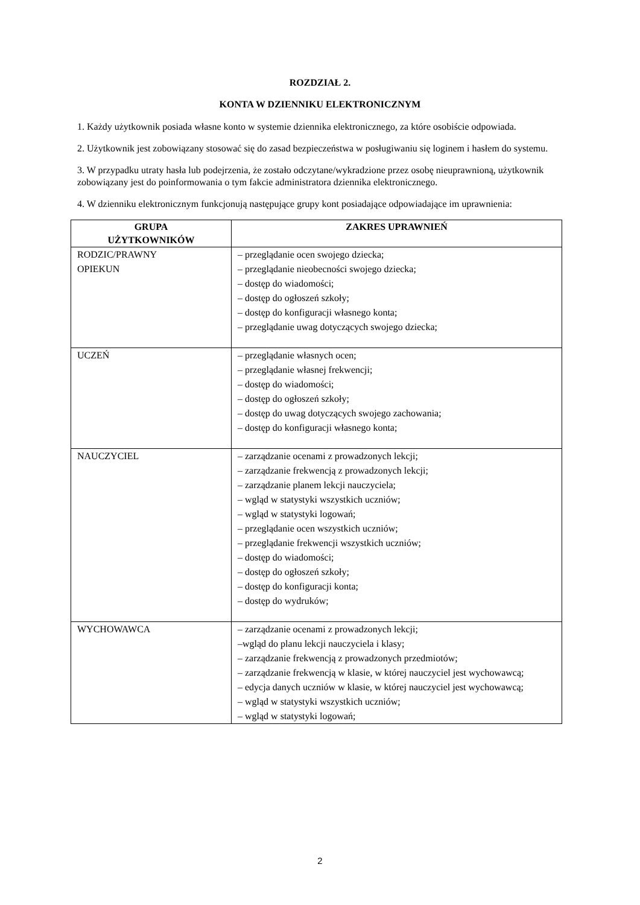ROZDZIAŁ 2.
KONTA W DZIENNIKU ELEKTRONICZNYM
1. Każdy użytkownik posiada własne konto w systemie dziennika elektronicznego, za które osobiście odpowiada.
2. Użytkownik jest zobowiązany stosować się do zasad bezpieczeństwa w posługiwaniu się loginem i hasłem do systemu.
3. W przypadku utraty hasła lub podejrzenia, że zostało odczytane/wykradzione przez osobę nieuprawnioną, użytkownik zobowiązany jest do poinformowania o tym fakcie administratora dziennika elektronicznego.
4. W dzienniku elektronicznym funkcjonują następujące grupy kont posiadające odpowiadające im uprawnienia:
| GRUPA UŻYTKOWNIKÓW | ZAKRES UPRAWNIEŃ |
| --- | --- |
| RODZIC/PRAWNY OPIEKUN | – przeglądanie ocen swojego dziecka; – przeglądanie nieobecności swojego dziecka; – dostęp do wiadomości; – dostęp do ogłoszeń szkoły; – dostęp do konfiguracji własnego konta; – przeglądanie uwag dotyczących swojego dziecka; |
| UCZEŃ | – przeglądanie własnych ocen; – przeglądanie własnej frekwencji; – dostęp do wiadomości; – dostęp do ogłoszeń szkoły; – dostęp do uwag dotyczących swojego zachowania; – dostęp do konfiguracji własnego konta; |
| NAUCZYCIEL | – zarządzanie ocenami z prowadzonych lekcji; – zarządzanie frekwencją z prowadzonych lekcji; – zarządzanie planem lekcji nauczyciela; – wgląd w statystyki wszystkich uczniów; – wgląd w statystyki logowań; – przeglądanie ocen wszystkich uczniów; – przeglądanie frekwencji wszystkich uczniów; – dostęp do wiadomości; – dostęp do ogłoszeń szkoły; – dostęp do konfiguracji konta; – dostęp do wydruków; |
| WYCHOWAWCA | – zarządzanie ocenami z prowadzonych lekcji; –wgląd do planu lekcji nauczyciela i klasy; – zarządzanie frekwencją z prowadzonych przedmiotów; – zarządzanie frekwencją w klasie, w której nauczyciel jest wychowawcą; – edycja danych uczniów w klasie, w której nauczyciel jest wychowawcą; – wgląd w statystyki wszystkich uczniów; – wgląd w statystyki logowań; |
2